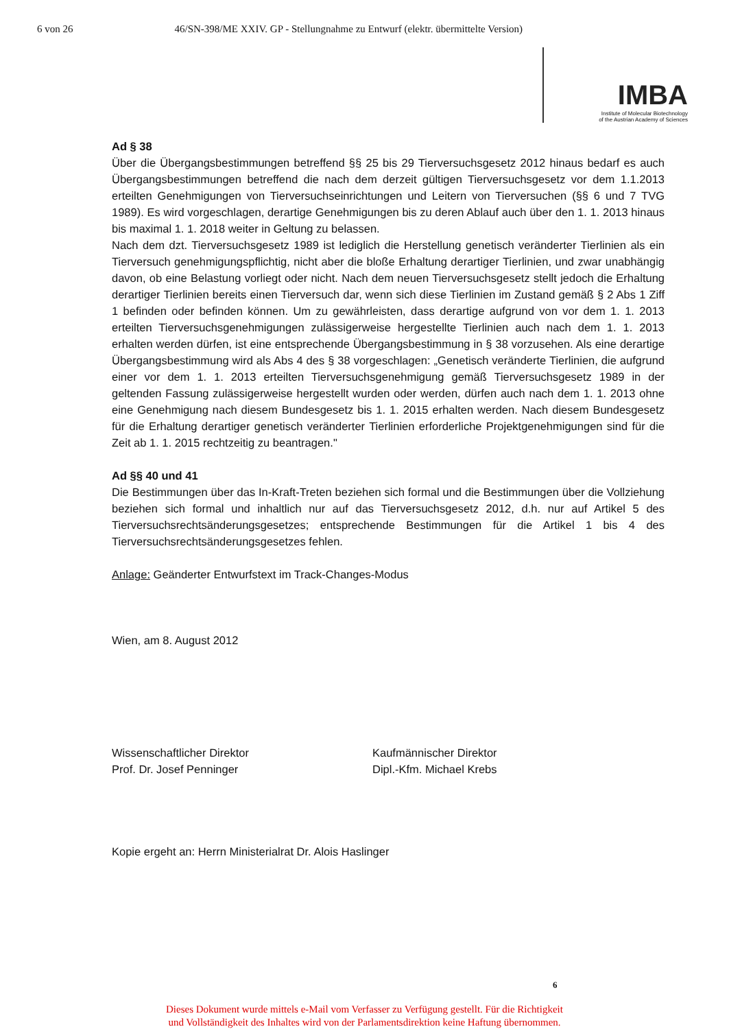6 von 26 46/SN-398/ME XXIV. GP - Stellungnahme zu Entwurf (elektr. übermittelte Version)
IMBA
Institute of Molecular Biotechnology
of the Austrian Academy of Sciences
Ad § 38
Über die Übergangsbestimmungen betreffend §§ 25 bis 29 Tierversuchsgesetz 2012 hinaus bedarf es auch Übergangsbestimmungen betreffend die nach dem derzeit gültigen Tierversuchsgesetz vor dem 1.1.2013 erteilten Genehmigungen von Tierversuchseinrichtungen und Leitern von Tierversuchen (§§ 6 und 7 TVG 1989). Es wird vorgeschlagen, derartige Genehmigungen bis zu deren Ablauf auch über den 1. 1. 2013 hinaus bis maximal 1. 1. 2018 weiter in Geltung zu belassen.
Nach dem dzt. Tierversuchsgesetz 1989 ist lediglich die Herstellung genetisch veränderter Tierlinien als ein Tierversuch genehmigungspflichtig, nicht aber die bloße Erhaltung derartiger Tierlinien, und zwar unabhängig davon, ob eine Belastung vorliegt oder nicht. Nach dem neuen Tierversuchsgesetz stellt jedoch die Erhaltung derartiger Tierlinien bereits einen Tierversuch dar, wenn sich diese Tierlinien im Zustand gemäß § 2 Abs 1 Ziff 1 befinden oder befinden können. Um zu gewährleisten, dass derartige aufgrund von vor dem 1. 1. 2013 erteilten Tierversuchsgenehmigungen zulässigerweise hergestellte Tierlinien auch nach dem 1. 1. 2013 erhalten werden dürfen, ist eine entsprechende Übergangsbestimmung in § 38 vorzusehen. Als eine derartige Übergangsbestimmung wird als Abs 4 des § 38 vorgeschlagen: „Genetisch veränderte Tierlinien, die aufgrund einer vor dem 1. 1. 2013 erteilten Tierversuchsgenehmigung gemäß Tierversuchsgesetz 1989 in der geltenden Fassung zulässigerweise hergestellt wurden oder werden, dürfen auch nach dem 1. 1. 2013 ohne eine Genehmigung nach diesem Bundesgesetz bis 1. 1. 2015 erhalten werden. Nach diesem Bundesgesetz für die Erhaltung derartiger genetisch veränderter Tierlinien erforderliche Projektgenehmigungen sind für die Zeit ab 1. 1. 2015 rechtzeitig zu beantragen."
Ad §§ 40 und 41
Die Bestimmungen über das In-Kraft-Treten beziehen sich formal und die Bestimmungen über die Vollziehung beziehen sich formal und inhaltlich nur auf das Tierversuchsgesetz 2012, d.h. nur auf Artikel 5 des Tierversuchsrechtsänderungsgesetzes; entsprechende Bestimmungen für die Artikel 1 bis 4 des Tierversuchsrechtsänderungsgesetzes fehlen.
Anlage: Geänderter Entwurfstext im Track-Changes-Modus
Wien, am 8. August 2012
Wissenschaftlicher Direktor
Prof. Dr. Josef Penninger
Kaufmännischer Direktor
Dipl.-Kfm. Michael Krebs
Kopie ergeht an: Herrn Ministerialrat Dr. Alois Haslinger
6
Dieses Dokument wurde mittels e-Mail vom Verfasser zu Verfügung gestellt. Für die Richtigkeit
und Vollständigkeit des Inhaltes wird von der Parlamentsdirektion keine Haftung übernommen.